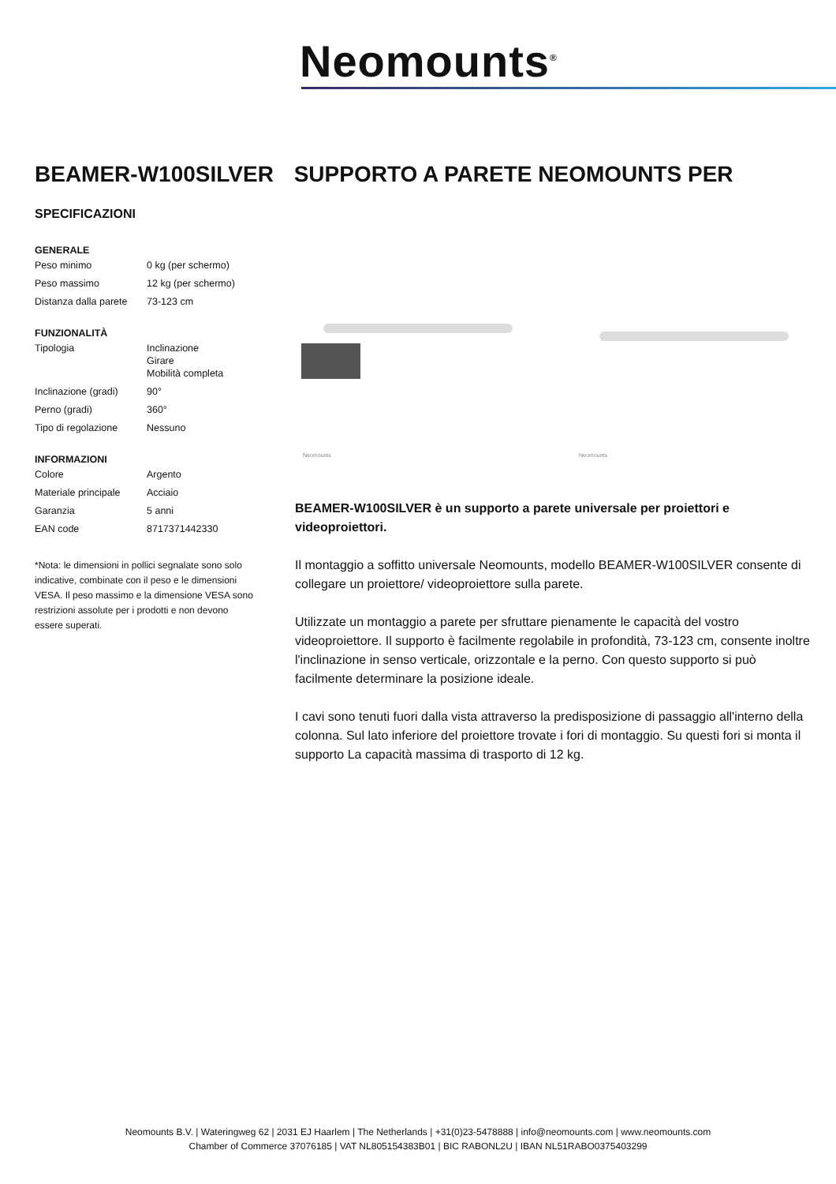Neomounts<sup>®</sup>
BEAMER-W100SILVER SUPPORTO A PARETE NEOMOUNTS PER
SPECIFICAZIONI
GENERALE
| Peso minimo | 0 kg (per schermo) |
| Peso massimo | 12 kg (per schermo) |
| Distanza dalla parete | 73-123 cm |
FUNZIONALITÀ
| Tipologia | Inclinazione Girare Mobilità completa |
| Inclinazione (gradi) | 90° |
| Perno (gradi) | 360° |
| Tipo di regolazione | Nessuno |
INFORMAZIONI
| Colore | Argento |
| Materiale principale | Acciaio |
| Garanzia | 5 anni |
| EAN code | 8717371442330 |
*Nota: le dimensioni in pollici segnalate sono solo indicative, combinate con il peso e le dimensioni VESA. Il peso massimo e la dimensione VESA sono restrizioni assolute per i prodotti e non devono essere superati.
Neomounts
Neomounts
BEAMER-W100SILVER è un supporto a parete universale per proiettori e videoproiettori.
Il montaggio a soffitto universale Neomounts, modello BEAMER-W100SILVER consente di collegare un proiettore/ videoproiettore sulla parete.
Utilizzate un montaggio a parete per sfruttare pienamente le capacità del vostro videoproiettore. Il supporto è facilmente regolabile in profondità, 73-123 cm, consente inoltre l'inclinazione in senso verticale, orizzontale e la perno. Con questo supporto si può facilmente determinare la posizione ideale.
I cavi sono tenuti fuori dalla vista attraverso la predisposizione di passaggio all'interno della colonna. Sul lato inferiore del proiettore trovate i fori di montaggio. Su questi fori si monta il supporto La capacità massima di trasporto di 12 kg.
Neomounts B.V. | Wateringweg 62 | 2031 EJ Haarlem | The Netherlands | +31(0)23-5478888 | info@neomounts.com | www.neomounts.com
Chamber of Commerce 37076185 | VAT NL805154383B01 | BIC RABONL2U | IBAN NL51RABO0375403299